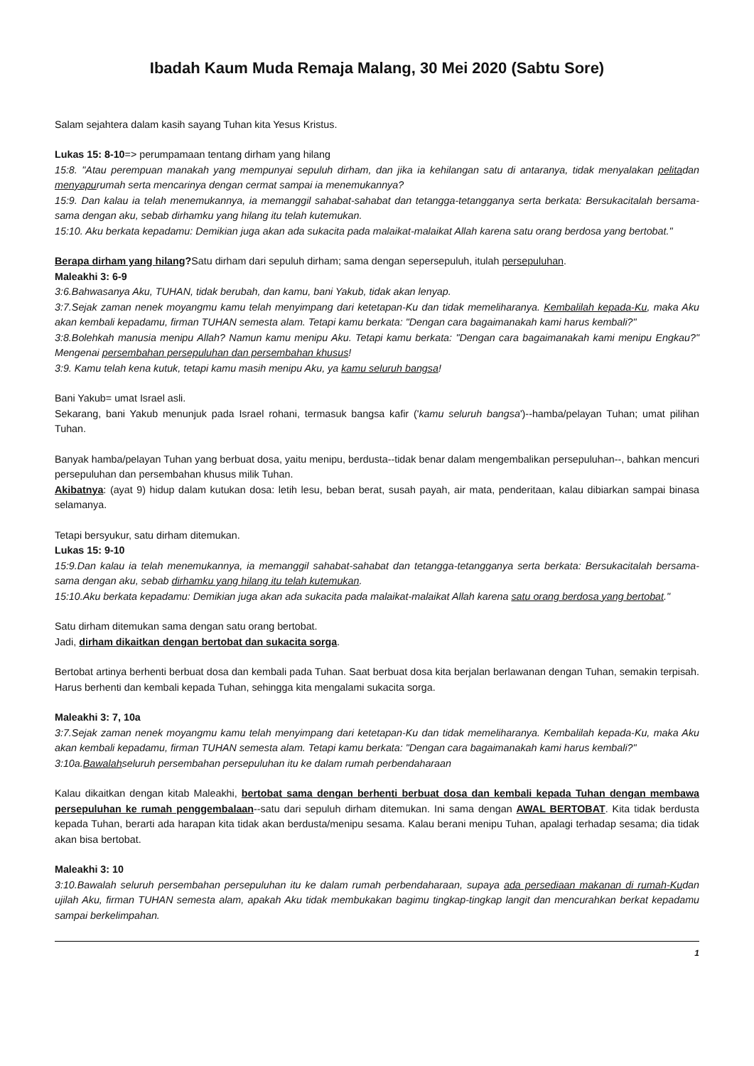Ibadah Kaum Muda Remaja Malang, 30 Mei 2020 (Sabtu Sore)
Salam sejahtera dalam kasih sayang Tuhan kita Yesus Kristus.
Lukas 15: 8-10=> perumpamaan tentang dirham yang hilang
15:8. "Atau perempuan manakah yang mempunyai sepuluh dirham, dan jika ia kehilangan satu di antaranya, tidak menyalakan pelitadan menyapurumah serta mencarinya dengan cermat sampai ia menemukannya?
15:9. Dan kalau ia telah menemukannya, ia memanggil sahabat-sahabat dan tetangga-tetangganya serta berkata: Bersukacitalah bersama-sama dengan aku, sebab dirhamku yang hilang itu telah kutemukan.
15:10. Aku berkata kepadamu: Demikian juga akan ada sukacita pada malaikat-malaikat Allah karena satu orang berdosa yang bertobat."
Berapa dirham yang hilang?Satu dirham dari sepuluh dirham; sama dengan sepersepuluh, itulah persepuluhan.
Maleakhi 3: 6-9
3:6.Bahwasanya Aku, TUHAN, tidak berubah, dan kamu, bani Yakub, tidak akan lenyap.
3:7.Sejak zaman nenek moyangmu kamu telah menyimpang dari ketetapan-Ku dan tidak memeliharanya. Kembalilah kepada-Ku, maka Aku akan kembali kepadamu, firman TUHAN semesta alam. Tetapi kamu berkata: "Dengan cara bagaimanakah kami harus kembali?"
3:8.Bolehkah manusia menipu Allah? Namun kamu menipu Aku. Tetapi kamu berkata: "Dengan cara bagaimanakah kami menipu Engkau?" Mengenai persembahan persepuluhan dan persembahan khusus!
3:9. Kamu telah kena kutuk, tetapi kamu masih menipu Aku, ya kamu seluruh bangsa!
Bani Yakub= umat Israel asli.
Sekarang, bani Yakub menunjuk pada Israel rohani, termasuk bangsa kafir ('kamu seluruh bangsa')--hamba/pelayan Tuhan; umat pilihan Tuhan.
Banyak hamba/pelayan Tuhan yang berbuat dosa, yaitu menipu, berdusta--tidak benar dalam mengembalikan persepuluhan--, bahkan mencuri persepuluhan dan persembahan khusus milik Tuhan.
Akibatnya: (ayat 9) hidup dalam kutukan dosa: letih lesu, beban berat, susah payah, air mata, penderitaan, kalau dibiarkan sampai binasa selamanya.
Tetapi bersyukur, satu dirham ditemukan.
Lukas 15: 9-10
15:9.Dan kalau ia telah menemukannya, ia memanggil sahabat-sahabat dan tetangga-tetangganya serta berkata: Bersukacitalah bersama-sama dengan aku, sebab dirhamku yang hilang itu telah kutemukan.
15:10.Aku berkata kepadamu: Demikian juga akan ada sukacita pada malaikat-malaikat Allah karena satu orang berdosa yang bertobat."
Satu dirham ditemukan sama dengan satu orang bertobat.
Jadi, dirham dikaitkan dengan bertobat dan sukacita sorga.
Bertobat artinya berhenti berbuat dosa dan kembali pada Tuhan. Saat berbuat dosa kita berjalan berlawanan dengan Tuhan, semakin terpisah. Harus berhenti dan kembali kepada Tuhan, sehingga kita mengalami sukacita sorga.
Maleakhi 3: 7, 10a
3:7.Sejak zaman nenek moyangmu kamu telah menyimpang dari ketetapan-Ku dan tidak memeliharanya. Kembalilah kepada-Ku, maka Aku akan kembali kepadamu, firman TUHAN semesta alam. Tetapi kamu berkata: "Dengan cara bagaimanakah kami harus kembali?"
3:10a.Bawalahseluruh persembahan persepuluhan itu ke dalam rumah perbendaharaan
Kalau dikaitkan dengan kitab Maleakhi, bertobat sama dengan berhenti berbuat dosa dan kembali kepada Tuhan dengan membawa persepuluhan ke rumah penggembalaan--satu dari sepuluh dirham ditemukan. Ini sama dengan AWAL BERTOBAT. Kita tidak berdusta kepada Tuhan, berarti ada harapan kita tidak akan berdusta/menipu sesama. Kalau berani menipu Tuhan, apalagi terhadap sesama; dia tidak akan bisa bertobat.
Maleakhi 3: 10
3:10.Bawalah seluruh persembahan persepuluhan itu ke dalam rumah perbendaharaan, supaya ada persediaan makanan di rumah-Kudan ujilah Aku, firman TUHAN semesta alam, apakah Aku tidak membukakan bagimu tingkap-tingkap langit dan mencurahkan berkat kepadamu sampai berkelimpahan.
1